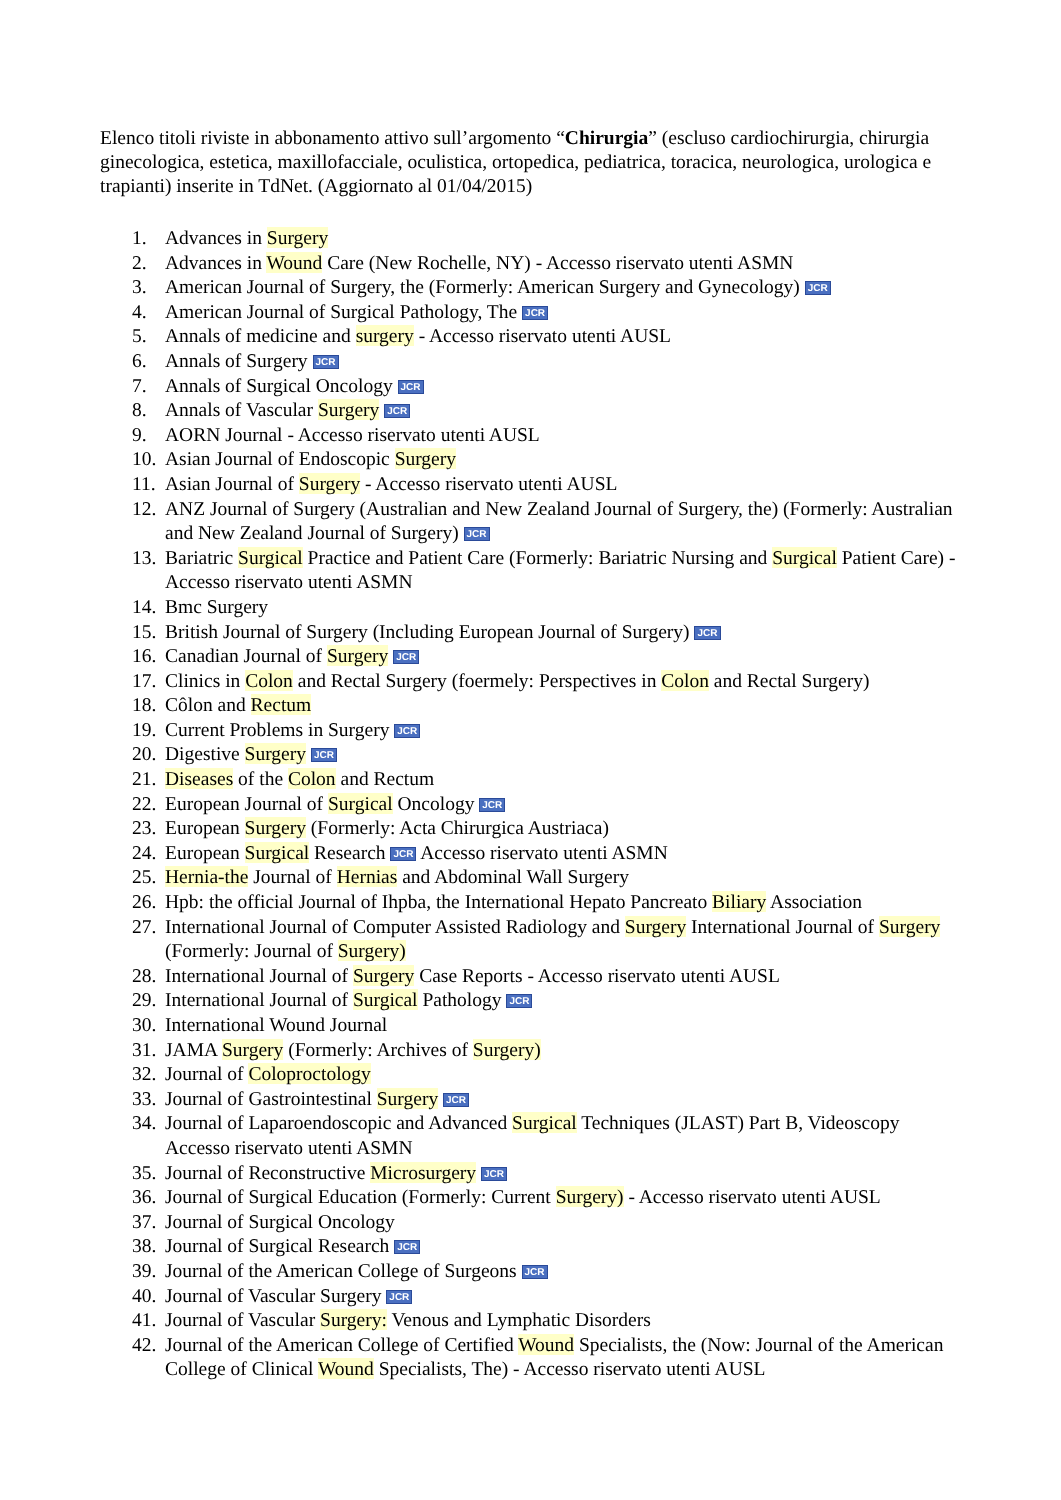Elenco titoli riviste in abbonamento attivo sull’argomento “Chirurgia” (escluso cardiochirurgia, chirurgia ginecologica, estetica, maxillofacciale, oculistica, ortopedica, pediatrica, toracica, neurologica, urologica e trapianti) inserite in TdNet. (Aggiornato al 01/04/2015)
1. Advances in Surgery
2. Advances in Wound Care (New Rochelle, NY) - Accesso riservato utenti ASMN
3. American Journal of Surgery, the (Formerly: American Surgery and Gynecology) JCR
4. American Journal of Surgical Pathology, The JCR
5. Annals of medicine and surgery - Accesso riservato utenti AUSL
6. Annals of Surgery JCR
7. Annals of Surgical Oncology JCR
8. Annals of Vascular Surgery JCR
9. AORN Journal - Accesso riservato utenti AUSL
10. Asian Journal of Endoscopic Surgery
11. Asian Journal of Surgery - Accesso riservato utenti AUSL
12. ANZ Journal of Surgery (Australian and New Zealand Journal of Surgery, the) (Formerly: Australian and New Zealand Journal of Surgery) JCR
13. Bariatric Surgical Practice and Patient Care (Formerly: Bariatric Nursing and Surgical Patient Care) - Accesso riservato utenti ASMN
14. Bmc Surgery
15. British Journal of Surgery (Including European Journal of Surgery) JCR
16. Canadian Journal of Surgery JCR
17. Clinics in Colon and Rectal Surgery (foermely: Perspectives in Colon and Rectal Surgery)
18. Côlon and Rectum
19. Current Problems in Surgery JCR
20. Digestive Surgery JCR
21. Diseases of the Colon and Rectum
22. European Journal of Surgical Oncology JCR
23. European Surgery (Formerly: Acta Chirurgica Austriaca)
24. European Surgical Research JCR Accesso riservato utenti ASMN
25. Hernia-the Journal of Hernias and Abdominal Wall Surgery
26. Hpb: the official Journal of Ihpba, the International Hepato Pancreato Biliary Association
27. International Journal of Computer Assisted Radiology and Surgery International Journal of Surgery (Formerly: Journal of Surgery)
28. International Journal of Surgery Case Reports - Accesso riservato utenti AUSL
29. International Journal of Surgical Pathology JCR
30. International Wound Journal
31. JAMA Surgery (Formerly: Archives of Surgery)
32. Journal of Coloproctology
33. Journal of Gastrointestinal Surgery JCR
34. Journal of Laparoendoscopic and Advanced Surgical Techniques (JLAST) Part B, Videoscopy Accesso riservato utenti ASMN
35. Journal of Reconstructive Microsurgery JCR
36. Journal of Surgical Education (Formerly: Current Surgery) - Accesso riservato utenti AUSL
37. Journal of Surgical Oncology
38. Journal of Surgical Research JCR
39. Journal of the American College of Surgeons JCR
40. Journal of Vascular Surgery JCR
41. Journal of Vascular Surgery: Venous and Lymphatic Disorders
42. Journal of the American College of Certified Wound Specialists, the (Now: Journal of the American College of Clinical Wound Specialists, The) - Accesso riservato utenti AUSL